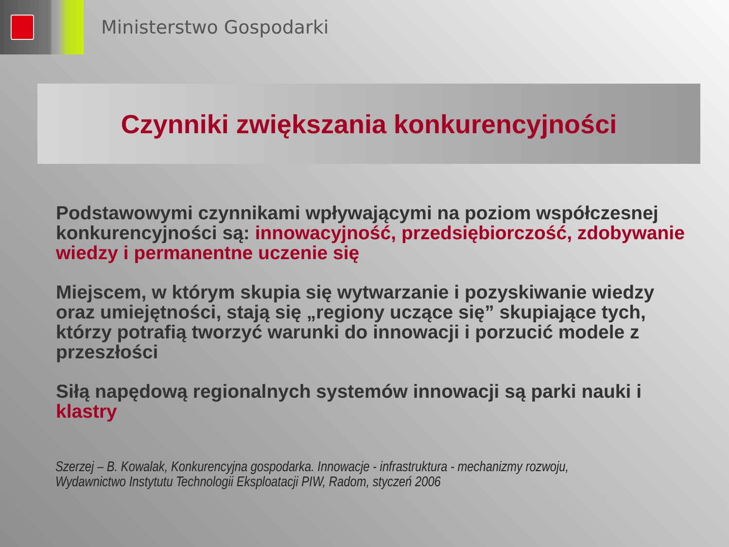Ministerstwo Gospodarki
Czynniki zwiększania konkurencyjności
Podstawowymi czynnikami wpływającymi na poziom współczesnej konkurencyjności są: innowacyjność, przedsiębiorczość, zdobywanie wiedzy i permanentne uczenie się
Miejscem, w którym skupia się wytwarzanie i pozyskiwanie wiedzy oraz umiejętności, stają się „regiony uczące się” skupiające tych, którzy potrafią tworzyć warunki do innowacji i porzucić modele z przeszłości
Siłą napędową regionalnych systemów innowacji są parki nauki i klastry
Szerzej – B. Kowalak, Konkurencyjna gospodarka. Innowacje - infrastruktura - mechanizmy rozwoju,
Wydawnictwo Instytutu Technologii Eksploatacji PIW, Radom, styczeń 2006